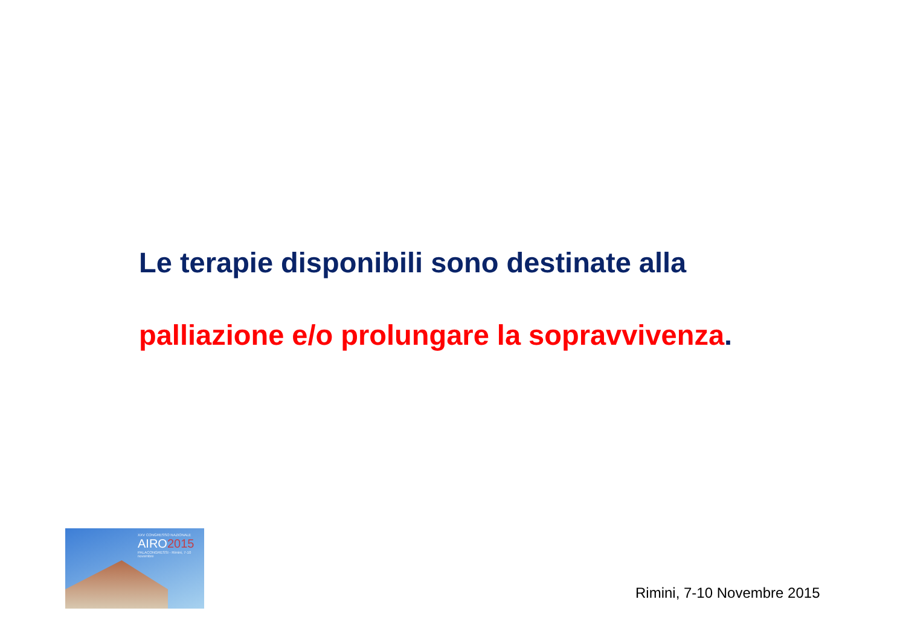Le terapie disponibili sono destinate alla
palliazione e/o prolungare la sopravvivenza.
XXV CONGRESSO NAZIONALE
AIRO2015
PALACONGRESSI - Rimini, 7-10 novembre
Rimini, 7-10 Novembre 2015